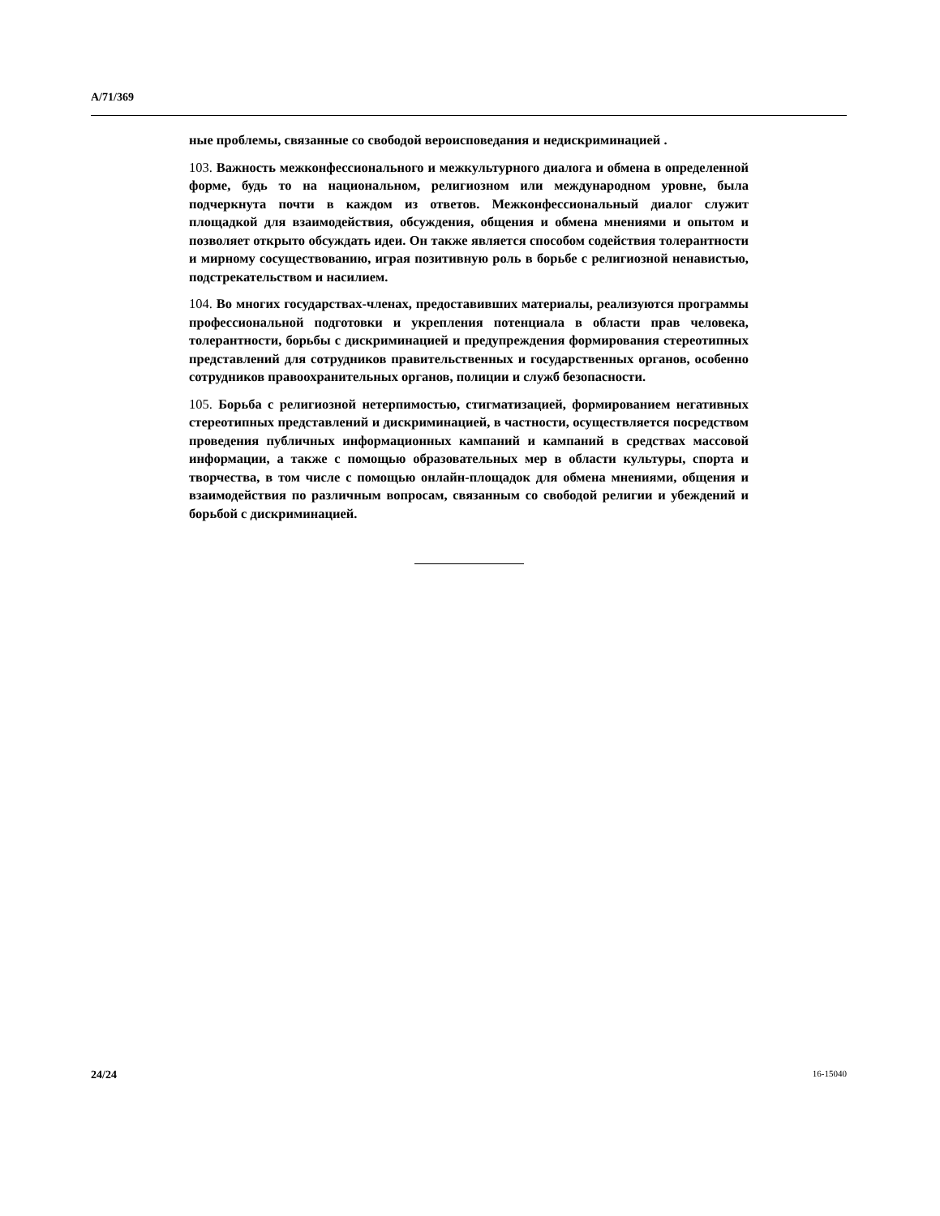A/71/369
ные проблемы, связанные со свободой вероисповедания и недискримина­цией .
103. Важность межконфессионального и межкультурного диалога и обме­на в определенной форме, будь то на национальном, религиозном или международном уровне, была подчеркнута почти в каждом из ответов. Межконфессиональный диалог служит площадкой для взаимодействия, обсуждения, общения и обмена мнениями и опытом и позволяет открыто обсуждать идеи. Он также является способом содействия толерантности и мирному сосуществованию, играя позитивную роль в борьбе с религиоз­ной ненавистью, подстрекательством и насилием.
104. Во многих государствах-членах, предоставивших материалы, реали­зуются программы профессиональной подготовки и укрепления потенци­ала в области прав человека, толерантности, борьбы с дискриминацией и предупреждения формирования стереотипных представлений для сотруд­ников правительственных и государственных органов, особенно сотруд­ников правоохранительных органов, полиции и служб безопасности.
105. Борьба с религиозной нетерпимостью, стигматизацией, формирова­нием негативных стереотипных представлений и дискриминацией, в частности, осуществляется посредством проведения публичных информа­ционных кампаний и кампаний в средствах массовой информации, а так­же с помощью образовательных мер в области культуры, спорта и творче­ства, в том числе с помощью онлайн-площадок для обмена мнениями, об­щения и взаимодействия по различным вопросам, связанным со свободой религии и убеждений и борьбой с дискриминацией.
24/24 16-15040